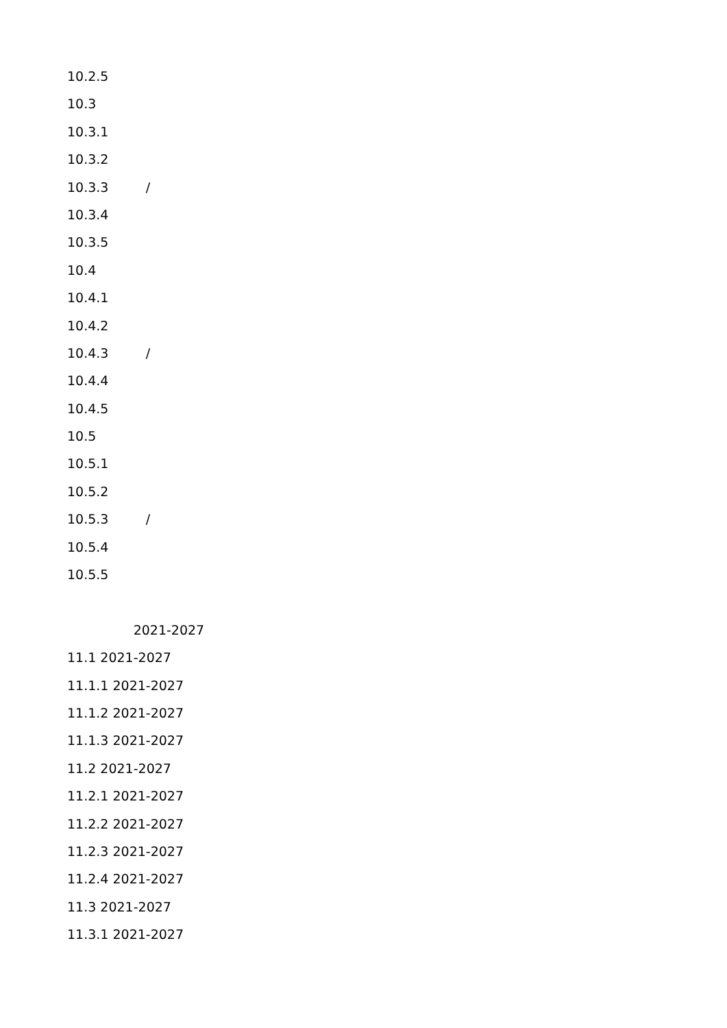10.2.5
10.3
10.3.1
10.3.2
10.3.3 /
10.3.4
10.3.5
10.4
10.4.1
10.4.2
10.4.3 /
10.4.4
10.4.5
10.5
10.5.1
10.5.2
10.5.3 /
10.5.4
10.5.5
2021-2027
11.1 2021-2027
11.1.1 2021-2027
11.1.2 2021-2027
11.1.3 2021-2027
11.2 2021-2027
11.2.1 2021-2027
11.2.2 2021-2027
11.2.3 2021-2027
11.2.4 2021-2027
11.3 2021-2027
11.3.1 2021-2027